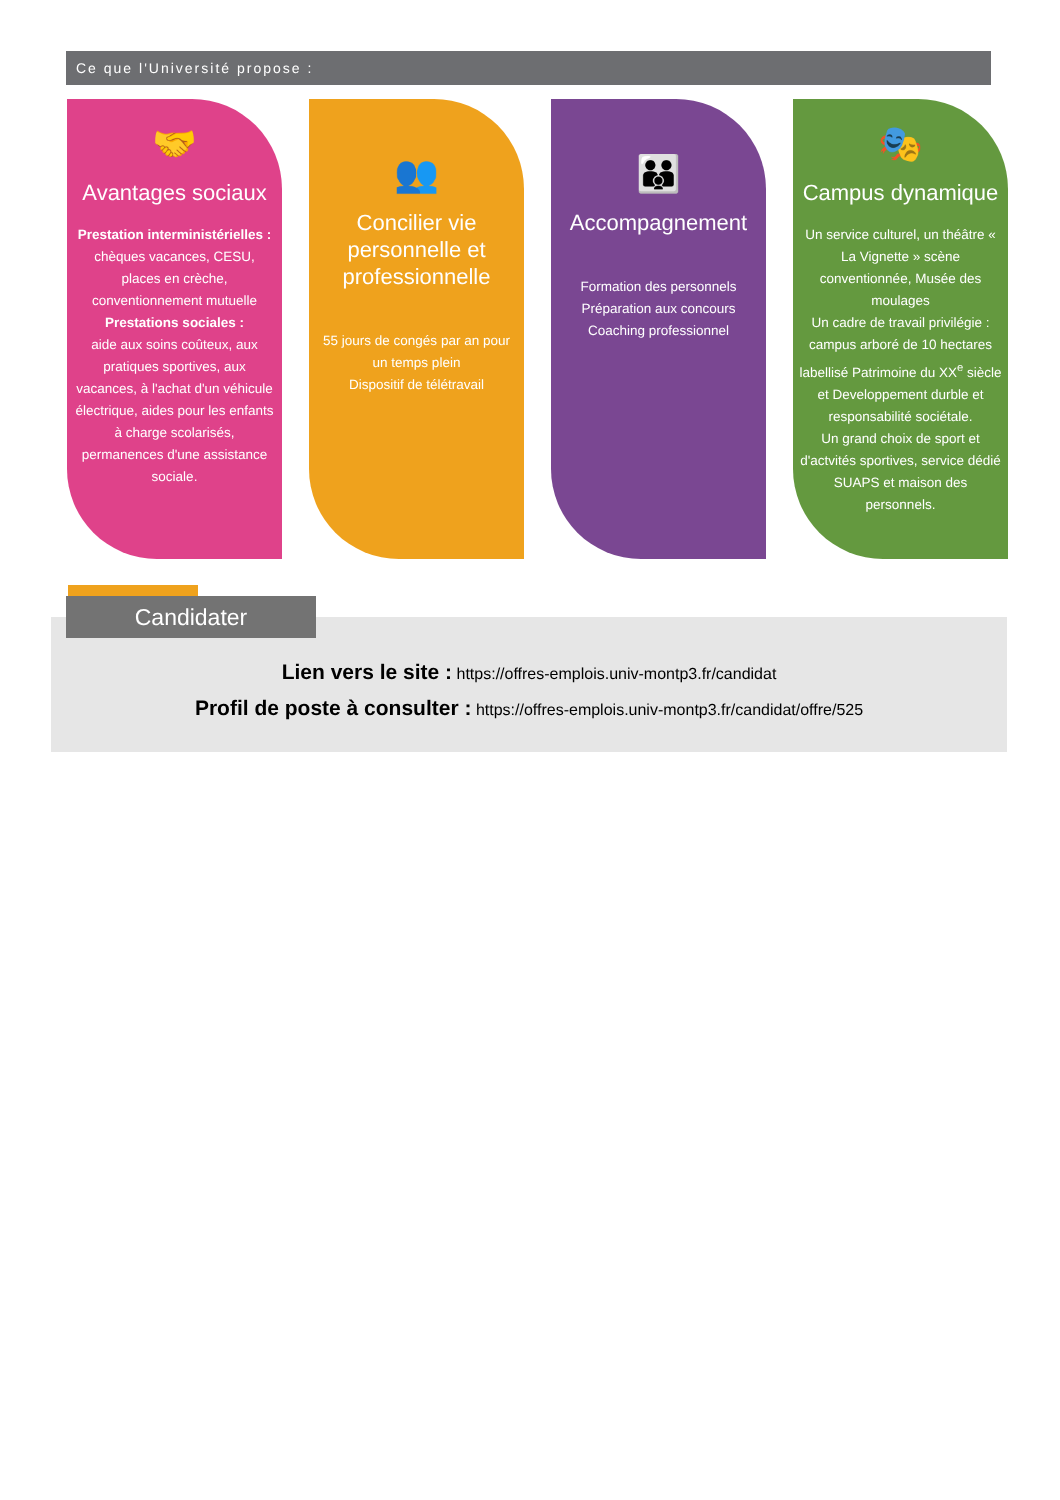Ce que l'Université propose :
🤝
Avantages sociaux
Prestation interministérielles :
chèques vacances, CESU, places en crèche, conventionnement mutuelle
Prestations sociales :
aide aux soins coûteux, aux pratiques sportives, aux vacances, à l'achat d'un véhicule électrique, aides pour les enfants à charge scolarisés, permanences d'une assistance sociale.
👥
Concilier vie personnelle et professionnelle
55 jours de congés par an pour un temps plein
Dispositif de télétravail
👪
Accompagnement
Formation des personnels
Préparation aux concours
Coaching professionnel
🎭
Campus dynamique
Un service culturel, un théâtre « La Vignette » scène conventionnée, Musée des moulages
Un cadre de travail privilégie : campus arboré de 10 hectares labellisé Patrimoine du XX<sup>e</sup> siècle et Developpement durble et responsabilité sociétale.
Un grand choix de sport et d'actvités sportives, service dédié SUAPS et maison des personnels.
Candidater
Lien vers le site : https://offres-emplois.univ-montp3.fr/candidat
Profil de poste à consulter : https://offres-emplois.univ-montp3.fr/candidat/offre/525